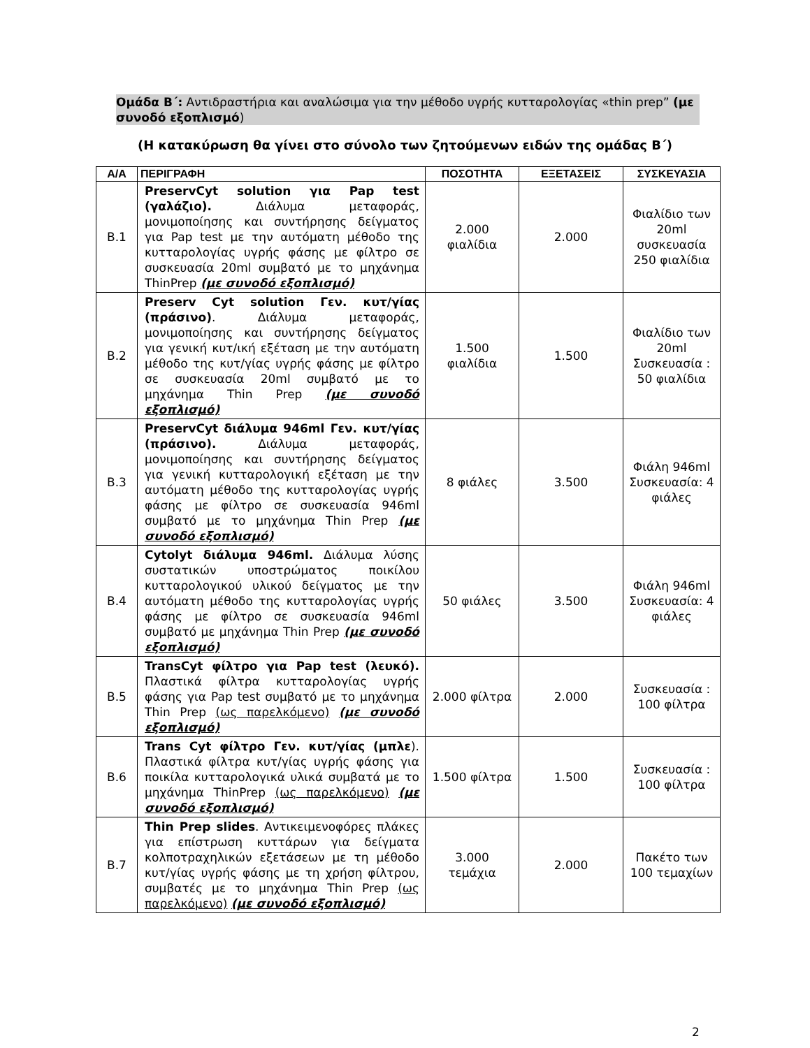Ομάδα Β΄: Αντιδραστήρια και αναλώσιμα για την μέθοδο υγρής κυτταρολογίας «thin prep” (με συνοδό εξοπλισμό)
(Η κατακύρωση θα γίνει στο σύνολο των ζητούμενων ειδών της ομάδας Β΄)
| Α/Α | ΠΕΡΙΓΡΑΦΗ | ΠΟΣΟΤΗΤΑ | ΕΞΕΤΑΣΕΙΣ | ΣΥΣΚΕΥΑΣΙΑ |
| --- | --- | --- | --- | --- |
| Β.1 | PreservCyt solution για Pap test (γαλάζιο). Διάλυμα μεταφοράς, μονιμοποίησης και συντήρησης δείγματος για Pap test με την αυτόματη μέθοδο της κυτταρολογίας υγρής φάσης με φίλτρο σε συσκευασία 20ml συμβατό με το μηχάνημα ThinPrep (με συνοδό εξοπλισμό) | 2.000 φιαλίδια | 2.000 | Φιαλίδιο των 20ml συσκευασία 250 φιαλίδια |
| Β.2 | Preserv Cyt solution Γεν. κυτ/γίας (πράσινο) . Διάλυμα μεταφοράς, μονιμοποίησης και συντήρησης δείγματος για γενική κυτ/ική εξέταση με την αυτόματη μέθοδο της κυτ/γίας υγρής φάσης με φίλτρο σε συσκευασία 20ml συμβατό με το μηχάνημα Thin Prep (με συνοδό εξοπλισμό) | 1.500 φιαλίδια | 1.500 | Φιαλίδιο των 20ml Συσκευασία : 50 φιαλίδια |
| Β.3 | PreservCyt διάλυμα 946ml Γεν. κυτ/γίας (πράσινο). Διάλυμα μεταφοράς, μονιμοποίησης και συντήρησης δείγματος για γενική κυτταρολογική εξέταση με την αυτόματη μέθοδο της κυτταρολογίας υγρής φάσης με φίλτρο σε συσκευασία 946ml συμβατό με το μηχάνημα Thin Prep (με συνοδό εξοπλισμό) | 8 φιάλες | 3.500 | Φιάλη 946ml Συσκευασία: 4 φιάλες |
| Β.4 | Cytolyt διάλυμα 946ml. Διάλυμα λύσης συστατικών υποστρώματος ποικίλου κυτταρολογικού υλικού δείγματος με την αυτόματη μέθοδο της κυτταρολογίας υγρής φάσης με φίλτρο σε συσκευασία 946ml συμβατό με μηχάνημα Thin Prep (με συνοδό εξοπλισμό) | 50 φιάλες | 3.500 | Φιάλη 946ml Συσκευασία: 4 φιάλες |
| Β.5 | TransCyt φίλτρο για Pap test (λευκό). Πλαστικά φίλτρα κυτταρολογίας υγρής φάσης για Pap test συμβατό με το μηχάνημα Thin Prep (ως παρελκόμενο) (με συνοδό εξοπλισμό) | 2.000 φίλτρα | 2.000 | Συσκευασία : 100 φίλτρα |
| Β.6 | Trans Cyt φίλτρο Γεν. κυτ/γίας (μπλε ). Πλαστικά φίλτρα κυτ/γίας υγρής φάσης για ποικίλα κυτταρολογικά υλικά συμβατά με το μηχάνημα ThinPrep (ως παρελκόμενο) (με συνοδό εξοπλισμό) | 1.500 φίλτρα | 1.500 | Συσκευασία : 100 φίλτρα |
| Β.7 | Thin Prep slides . Αντικειμενοφόρες πλάκες για επίστρωση κυττάρων για δείγματα κολποτραχηλικών εξετάσεων με τη μέθοδο κυτ/γίας υγρής φάσης με τη χρήση φίλτρου, συμβατές με το μηχάνημα Thin Prep (ως παρελκόμενο) (με συνοδό εξοπλισμό) | 3.000 τεμάχια | 2.000 | Πακέτο των 100 τεμαχίων |
2